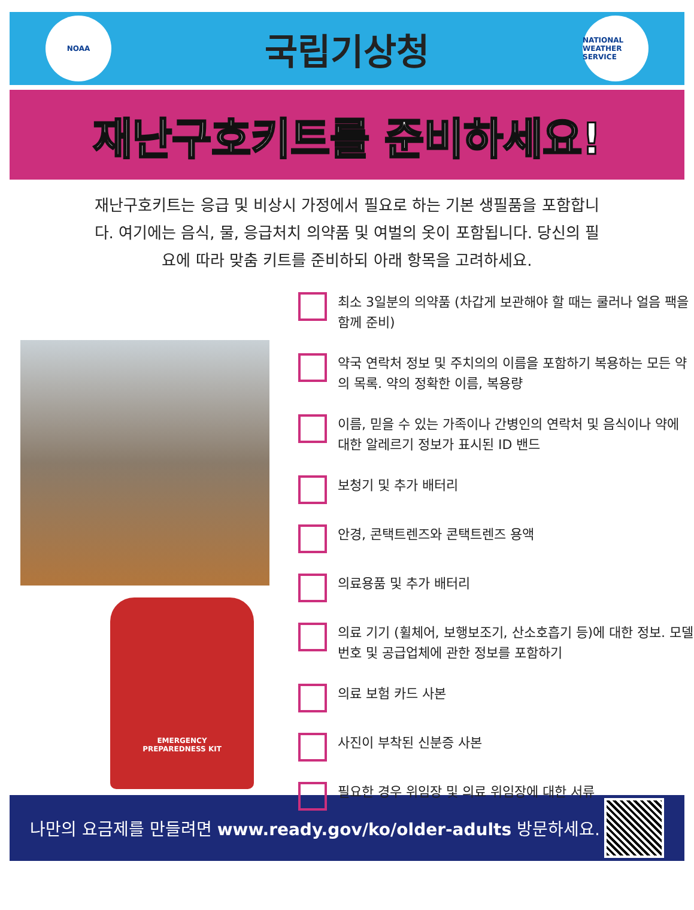NOAA
국립기상청
NATIONAL WEATHER SERVICE
재난구호키트를 준비하세요!
재난구호키트는 응급 및 비상시 가정에서 필요로 하는 기본 생필품을 포함합니다. 여기에는 음식, 물, 응급처치 의약품 및 여벌의 옷이 포함됩니다. 당신의 필요에 따라 맞춤 키트를 준비하되 아래 항목을 고려하세요.
EMERGENCY
PREPAREDNESS KIT
최소 3일분의 의약품 (차갑게 보관해야 할 때는 쿨러나 얼음 팩을 함께 준비)
약국 연락처 정보 및 주치의의 이름을 포함하기 복용하는 모든 약의 목록. 약의 정확한 이름, 복용량
이름, 믿을 수 있는 가족이나 간병인의 연락처 및 음식이나 약에 대한 알레르기 정보가 표시된 ID 밴드
보청기 및 추가 배터리
안경, 콘택트렌즈와 콘택트렌즈 용액
의료용품 및 추가 배터리
의료 기기 (휠체어, 보행보조기, 산소호흡기 등)에 대한 정보. 모델 번호 및 공급업체에 관한 정보를 포함하기
의료 보험 카드 사본
사진이 부착된 신분증 사본
필요한 경우 위임장 및 의료 위임장에 대한 서류
나만의 요금제를 만들려면 www.ready.gov/ko/older-adults 방문하세요.